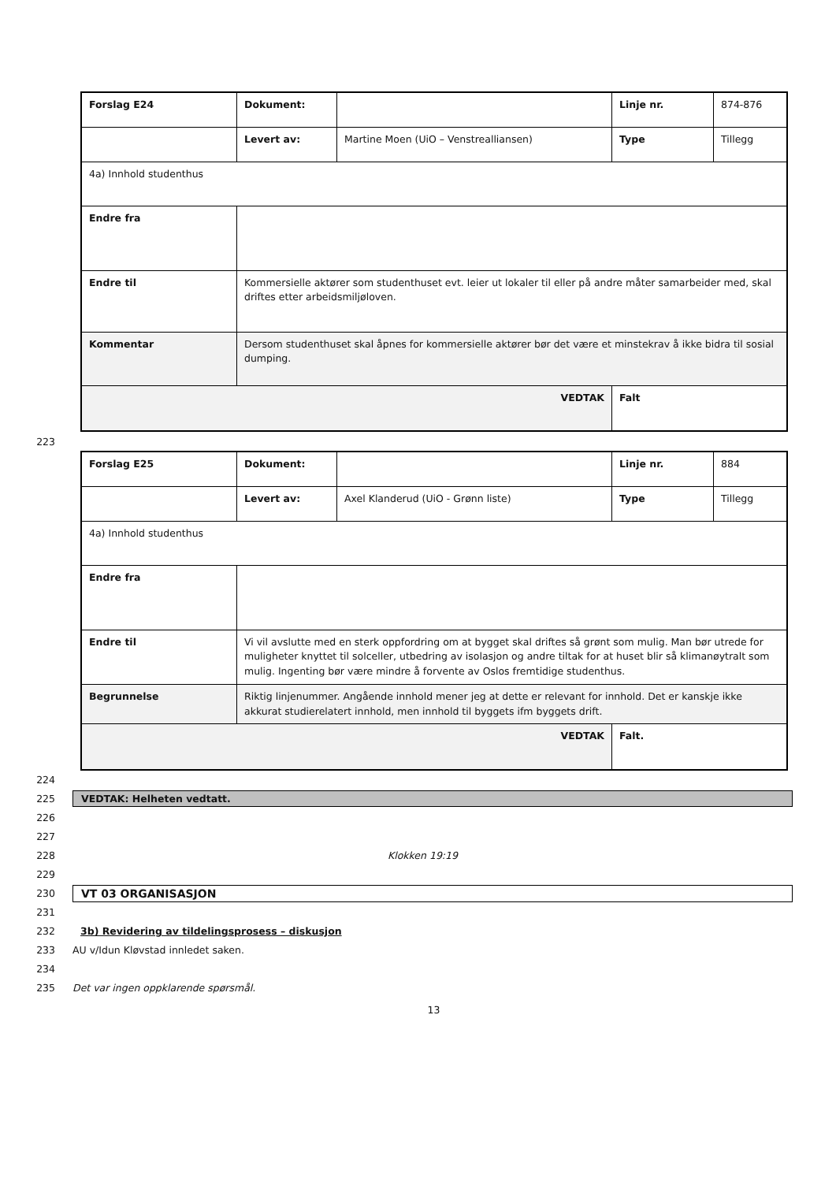| Forslag E24 | Dokument: | | Linje nr. | 874-876 |
| | Levert av: | Martine Moen (UiO – Venstrealliansen) | Type | Tillegg |
| 4a) Innhold studenthus | | | | |
| Endre fra | | | | |
| Endre til | Kommersielle aktører som studenthuset evt. leier ut lokaler til eller på andre måter samarbeider med, skal driftes etter arbeidsmiljøloven. | | | |
| Kommentar | Dersom studenthuset skal åpnes for kommersielle aktører bør det være et minstekrav å ikke bidra til sosial dumping. | | | |
| VEDTAK | | | Falt | |
223
| Forslag E25 | Dokument: | | Linje nr. | 884 |
| | Levert av: | Axel Klanderud (UiO - Grønn liste) | Type | Tillegg |
| 4a) Innhold studenthus | | | | |
| Endre fra | | | | |
| Endre til | Vi vil avslutte med en sterk oppfordring om at bygget skal driftes så grønt som mulig. Man bør utrede for muligheter knyttet til solceller, utbedring av isolasjon og andre tiltak for at huset blir så klimanøytralt som mulig. Ingenting bør være mindre å forvente av Oslos fremtidige studenthus. | | | |
| Begrunnelse | Riktig linjenummer. Angående innhold mener jeg at dette er relevant for innhold. Det er kanskje ikke akkurat studierelatert innhold, men innhold til byggets ifm byggets drift. | | | |
| VEDTAK | | | Falt. | |
224
225 VEDTAK: Helheten vedtatt.
226
227
228 Klokken 19:19
229
230 VT 03 ORGANISASJON
231
232 3b) Revidering av tildelingsprosess – diskusjon
233 AU v/Idun Kløvstad innledet saken.
234
235 Det var ingen oppklarende spørsmål.
13